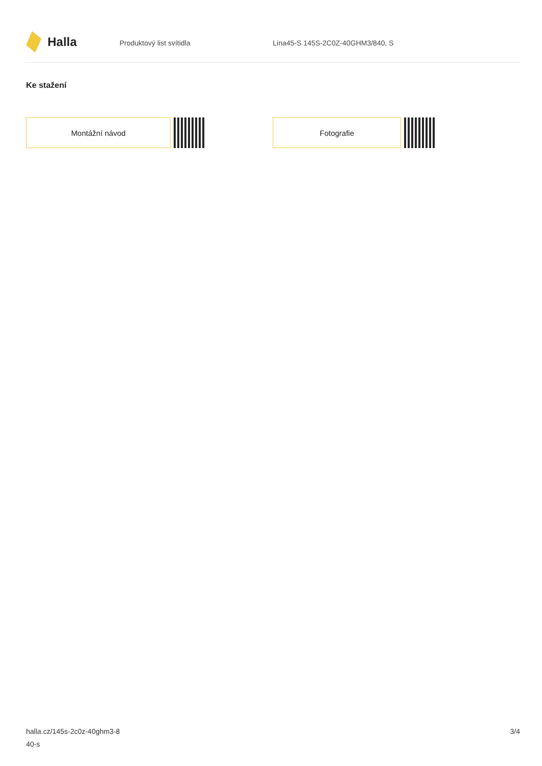Halla
Produktový list svítidla Lina45-S 145S-2C0Z-40GHM3/840, S
Ke stažení
Montážní návod Fotografie
halla.cz/145s-2c0z-40ghm3-8
40-s
3/4